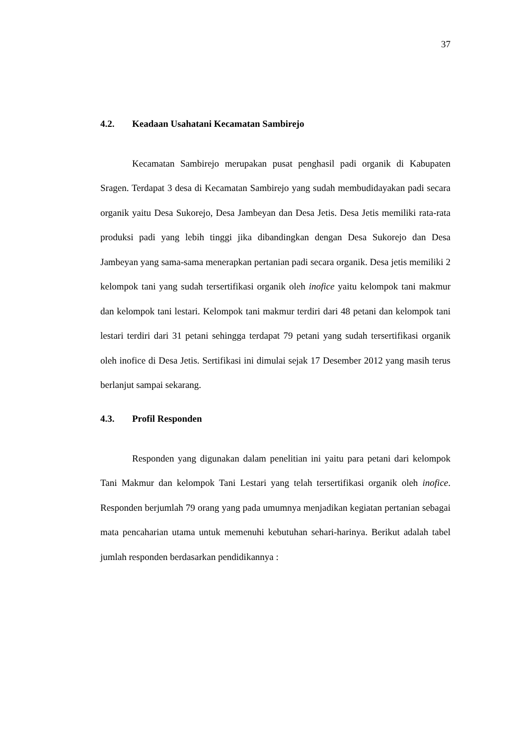37
4.2. Keadaan Usahatani Kecamatan Sambirejo
Kecamatan Sambirejo merupakan pusat penghasil padi organik di Kabupaten Sragen. Terdapat 3 desa di Kecamatan Sambirejo yang sudah membudidayakan padi secara organik yaitu Desa Sukorejo, Desa Jambeyan dan Desa Jetis. Desa Jetis memiliki rata-rata produksi padi yang lebih tinggi jika dibandingkan dengan Desa Sukorejo dan Desa Jambeyan yang sama-sama menerapkan pertanian padi secara organik. Desa jetis memiliki 2 kelompok tani yang sudah tersertifikasi organik oleh inofice yaitu kelompok tani makmur dan kelompok tani lestari. Kelompok tani makmur terdiri dari 48 petani dan kelompok tani lestari terdiri dari 31 petani sehingga terdapat 79 petani yang sudah tersertifikasi organik oleh inofice di Desa Jetis. Sertifikasi ini dimulai sejak 17 Desember 2012 yang masih terus berlanjut sampai sekarang.
4.3. Profil Responden
Responden yang digunakan dalam penelitian ini yaitu para petani dari kelompok Tani Makmur dan kelompok Tani Lestari yang telah tersertifikasi organik oleh inofice. Responden berjumlah 79 orang yang pada umumnya menjadikan kegiatan pertanian sebagai mata pencaharian utama untuk memenuhi kebutuhan sehari-harinya. Berikut adalah tabel jumlah responden berdasarkan pendidikannya :